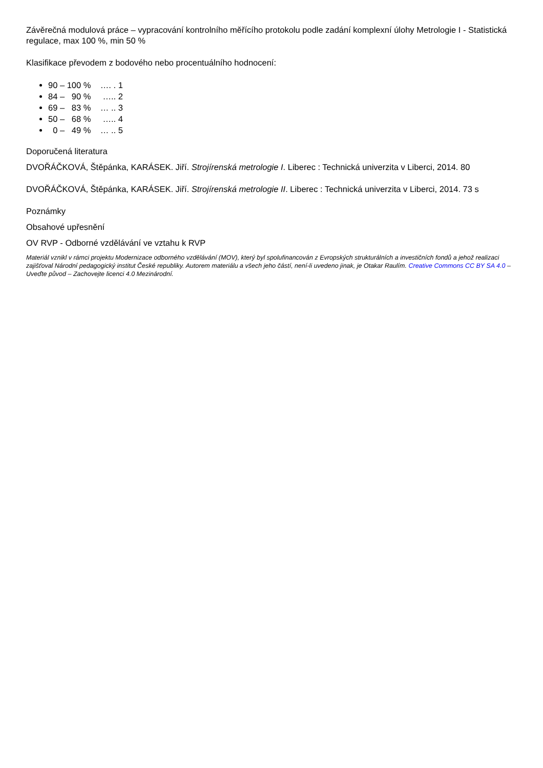Závěrečná modulová práce – vypracování kontrolního měřícího protokolu podle zadání komplexní úlohy Metrologie I - Statistická regulace, max 100 %, min 50 %
Klasifikace převodem z bodového nebo procentuálního hodnocení:
90 – 100 % …. . 1
84 – 90 % ….. 2
69 – 83 % … .. 3
50 – 68 % ….. 4
0 – 49 % … .. 5
Doporučená literatura
DVOŘÁČKOVÁ, Štěpánka, KARÁSEK. Jiří. Strojírenská metrologie I. Liberec : Technická univerzita v Liberci, 2014. 80
DVOŘÁČKOVÁ, Štěpánka, KARÁSEK. Jiří. Strojírenská metrologie II. Liberec : Technická univerzita v Liberci, 2014. 73 s
Poznámky
Obsahové upřesnění
OV RVP - Odborné vzdělávání ve vztahu k RVP
Materiál vznikl v rámci projektu Modernizace odborného vzdělávání (MOV), který byl spolufinancován z Evropských strukturálních a investičních fondů a jehož realizaci zajišťoval Národní pedagogický institut České republiky. Autorem materiálu a všech jeho částí, není-li uvedeno jinak, je Otakar Raulím. Creative Commons CC BY SA 4.0 – Uveďte původ – Zachovejte licenci 4.0 Mezinárodní.